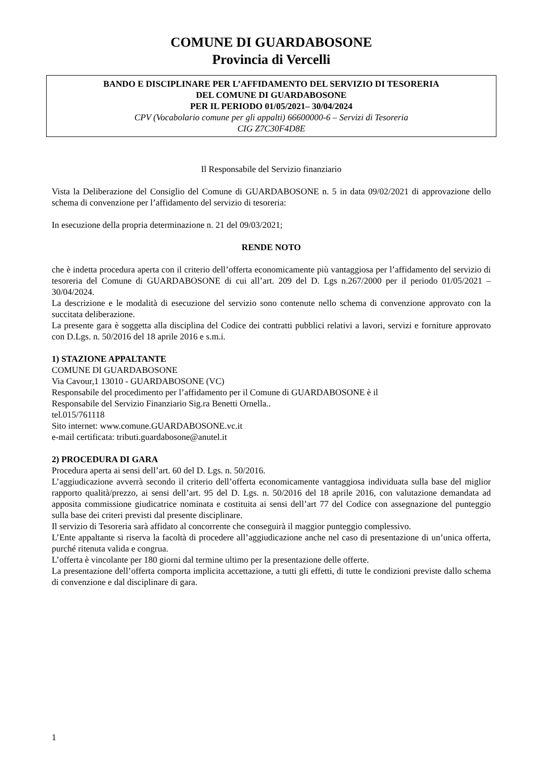COMUNE DI GUARDABOSONE
Provincia di Vercelli
BANDO E DISCIPLINARE PER L’AFFIDAMENTO DEL SERVIZIO DI TESORERIA
DEL COMUNE DI GUARDABOSONE
PER IL PERIODO 01/05/2021– 30/04/2024
CPV (Vocabolario comune per gli appalti) 66600000-6 – Servizi di Tesoreria
CIG Z7C30F4D8E
Il Responsabile del Servizio finanziario
Vista la Deliberazione del Consiglio del Comune di GUARDABOSONE n. 5 in data 09/02/2021 di approvazione dello schema di convenzione per l’affidamento del servizio di tesoreria:
In esecuzione della propria determinazione n. 21 del 09/03/2021;
RENDE NOTO
che è indetta procedura aperta con il criterio dell’offerta economicamente più vantaggiosa per l’affidamento del servizio di tesoreria del Comune di GUARDABOSONE di cui all’art. 209 del D. Lgs n.267/2000 per il periodo 01/05/2021 – 30/04/2024.
La descrizione e le modalità di esecuzione del servizio sono contenute nello schema di convenzione approvato con la succitata deliberazione.
La presente gara è soggetta alla disciplina del Codice dei contratti pubblici relativi a lavori, servizi e forniture approvato con D.Lgs. n. 50/2016 del 18 aprile 2016 e s.m.i.
1) STAZIONE APPALTANTE
COMUNE DI GUARDABOSONE
Via Cavour,1 13010 - GUARDABOSONE (VC)
Responsabile del procedimento per l’affidamento per il Comune di GUARDABOSONE è il
Responsabile del Servizio Finanziario Sig.ra Benetti Ornella..
tel.015/761118
Sito internet: www.comune.GUARDABOSONE.vc.it
e-mail certificata: tributi.guardabosone@anutel.it
2) PROCEDURA DI GARA
Procedura aperta ai sensi dell’art. 60 del D. Lgs. n. 50/2016.
L’aggiudicazione avverrà secondo il criterio dell’offerta economicamente vantaggiosa individuata sulla base del miglior rapporto qualità/prezzo, ai sensi dell’art. 95 del D. Lgs. n. 50/2016 del 18 aprile 2016, con valutazione demandata ad apposita commissione giudicatrice nominata e costituita ai sensi dell’art 77 del Codice con assegnazione del punteggio sulla base dei criteri previsti dal presente disciplinare.
Il servizio di Tesoreria sarà affidato al concorrente che conseguirà il maggior punteggio complessivo.
L’Ente appaltante si riserva la facoltà di procedere all’aggiudicazione anche nel caso di presentazione di un’unica offerta, purché ritenuta valida e congrua.
L’offerta è vincolante per 180 giorni dal termine ultimo per la presentazione delle offerte.
La presentazione dell’offerta comporta implicita accettazione, a tutti gli effetti, di tutte le condizioni previste dallo schema di convenzione e dal disciplinare di gara.
1